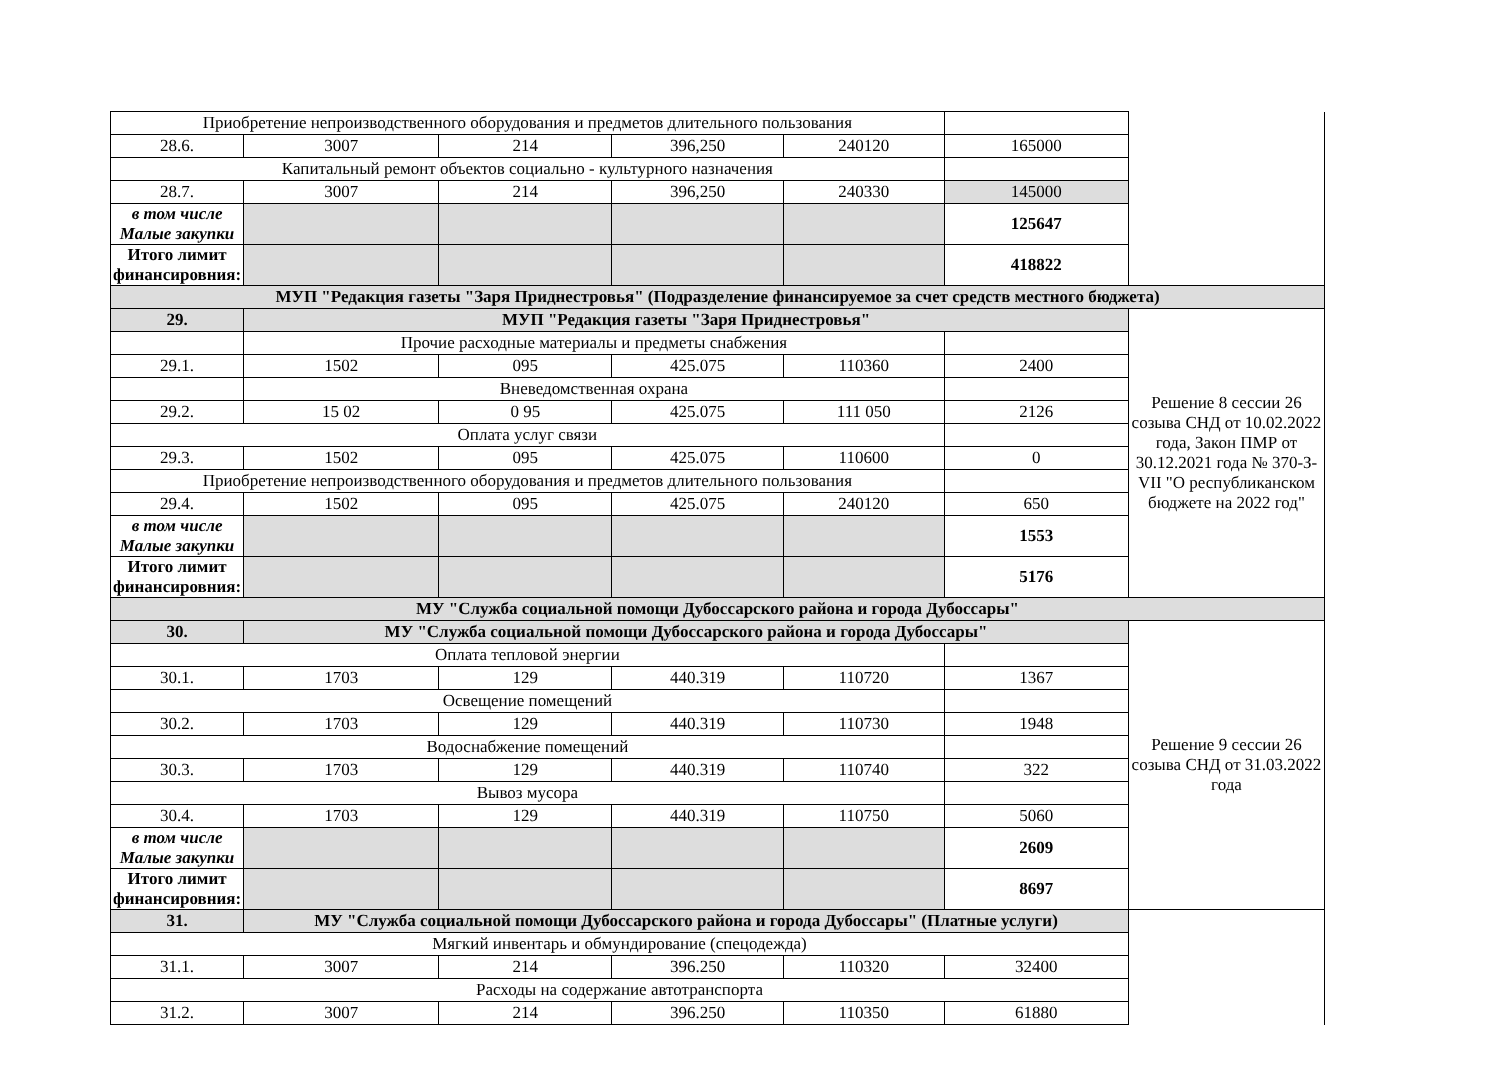| Приобретение непроизводственного оборудования и предметов длительного пользования | | | | | | |
| 28.6. | 3007 | 214 | 396,250 | 240120 | 165000 | |
| Капитальный ремонт объектов социально - культурного назначения | | | | | | |
| 28.7. | 3007 | 214 | 396,250 | 240330 | 145000 | |
| в том числе Малые закупки | | | | | 125647 | |
| Итого лимит финансировния: | | | | | 418822 | |
| МУП "Редакция газеты "Заря Приднестровья" (Подразделение финансируемое за счет средств местного бюджета) | | | | | | |
| 29. | МУП "Редакция газеты "Заря Приднестровья" | | | | | Решение 8 сессии 26 созыва СНД от 10.02.2022 года, Закон ПМР от 30.12.2021 года № 370-З-VII "О республиканском бюджете на 2022 год" |
| | Прочие расходные материалы и предметы снабжения | | | | | |
| 29.1. | 1502 | 095 | 425.075 | 110360 | 2400 | |
| | Вневедомственная охрана | | | | | |
| 29.2. | 15 02 | 0 95 | 425.075 | 111 050 | 2126 | |
| Оплата услуг связи | | | | | | |
| 29.3. | 1502 | 095 | 425.075 | 110600 | 0 | |
| Приобретение непроизводственного оборудования и предметов длительного пользования | | | | | | |
| 29.4. | 1502 | 095 | 425.075 | 240120 | 650 | |
| в том числе Малые закупки | | | | | 1553 | |
| Итого лимит финансировния: | | | | | 5176 | |
| МУ "Служба социальной помощи Дубоссарского района и города Дубоссары" | | | | | | |
| 30. | МУ "Служба социальной помощи Дубоссарского района и города Дубоссары" | | | | | Решение 9 сессии 26 созыва СНД от 31.03.2022 года |
| Оплата тепловой энергии | | | | | | |
| 30.1. | 1703 | 129 | 440.319 | 110720 | 1367 | |
| Освещение помещений | | | | | | |
| 30.2. | 1703 | 129 | 440.319 | 110730 | 1948 | |
| Водоснабжение помещений | | | | | | |
| 30.3. | 1703 | 129 | 440.319 | 110740 | 322 | |
| Вывоз мусора | | | | | | |
| 30.4. | 1703 | 129 | 440.319 | 110750 | 5060 | |
| в том числе Малые закупки | | | | | 2609 | |
| Итого лимит финансировния: | | | | | 8697 | |
| 31. | МУ "Служба социальной помощи Дубоссарского района и города Дубоссары" (Платные услуги) | | | | | |
| Мягкий инвентарь и обмундирование (спецодежда) | | | | | | |
| 31.1. | 3007 | 214 | 396.250 | 110320 | 32400 | |
| Расходы на содержание автотранспорта | | | | | | |
| 31.2. | 3007 | 214 | 396.250 | 110350 | 61880 | |